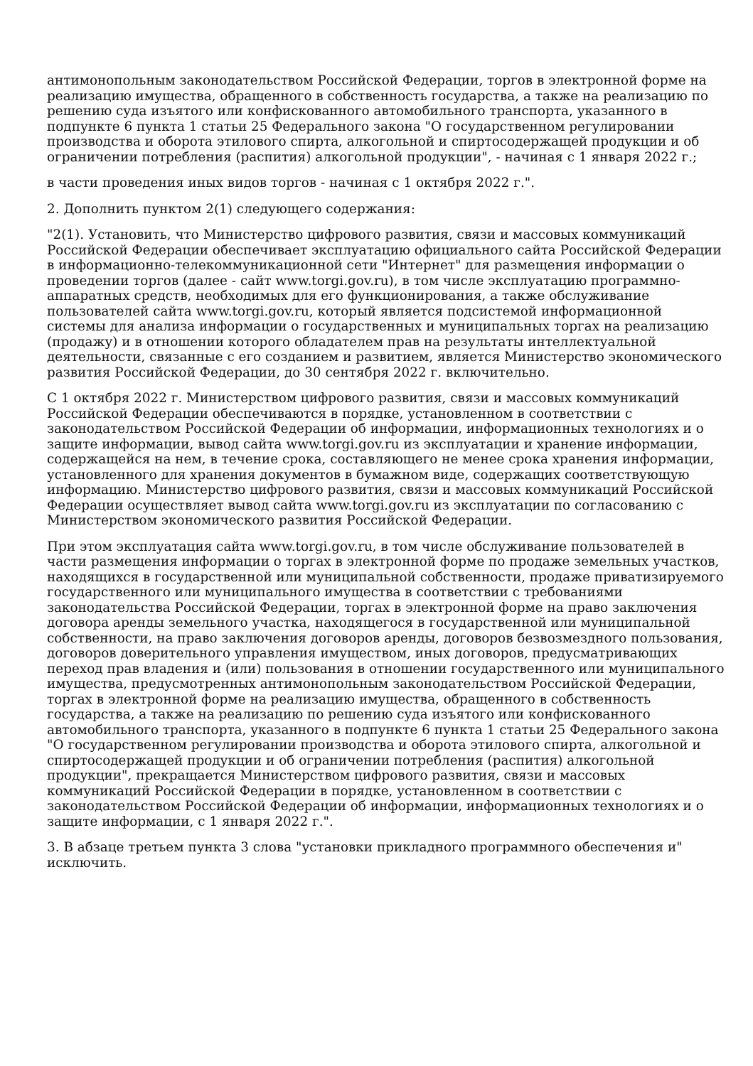антимонопольным законодательством Российской Федерации, торгов в электронной форме на реализацию имущества, обращенного в собственность государства, а также на реализацию по решению суда изъятого или конфискованного автомобильного транспорта, указанного в подпункте 6 пункта 1 статьи 25 Федерального закона "О государственном регулировании производства и оборота этилового спирта, алкогольной и спиртосодержащей продукции и об ограничении потребления (распития) алкогольной продукции", - начиная с 1 января 2022 г.;
в части проведения иных видов торгов - начиная с 1 октября 2022 г.".
2. Дополнить пунктом 2(1) следующего содержания:
"2(1). Установить, что Министерство цифрового развития, связи и массовых коммуникаций Российской Федерации обеспечивает эксплуатацию официального сайта Российской Федерации в информационно-телекоммуникационной сети "Интернет" для размещения информации о проведении торгов (далее - сайт www.torgi.gov.ru), в том числе эксплуатацию программно-аппаратных средств, необходимых для его функционирования, а также обслуживание пользователей сайта www.torgi.gov.ru, который является подсистемой информационной системы для анализа информации о государственных и муниципальных торгах на реализацию (продажу) и в отношении которого обладателем прав на результаты интеллектуальной деятельности, связанные с его созданием и развитием, является Министерство экономического развития Российской Федерации, до 30 сентября 2022 г. включительно.
С 1 октября 2022 г. Министерством цифрового развития, связи и массовых коммуникаций Российской Федерации обеспечиваются в порядке, установленном в соответствии с законодательством Российской Федерации об информации, информационных технологиях и о защите информации, вывод сайта www.torgi.gov.ru из эксплуатации и хранение информации, содержащейся на нем, в течение срока, составляющего не менее срока хранения информации, установленного для хранения документов в бумажном виде, содержащих соответствующую информацию. Министерство цифрового развития, связи и массовых коммуникаций Российской Федерации осуществляет вывод сайта www.torgi.gov.ru из эксплуатации по согласованию с Министерством экономического развития Российской Федерации.
При этом эксплуатация сайта www.torgi.gov.ru, в том числе обслуживание пользователей в части размещения информации о торгах в электронной форме по продаже земельных участков, находящихся в государственной или муниципальной собственности, продаже приватизируемого государственного или муниципального имущества в соответствии с требованиями законодательства Российской Федерации, торгах в электронной форме на право заключения договора аренды земельного участка, находящегося в государственной или муниципальной собственности, на право заключения договоров аренды, договоров безвозмездного пользования, договоров доверительного управления имуществом, иных договоров, предусматривающих переход прав владения и (или) пользования в отношении государственного или муниципального имущества, предусмотренных антимонопольным законодательством Российской Федерации, торгах в электронной форме на реализацию имущества, обращенного в собственность государства, а также на реализацию по решению суда изъятого или конфискованного автомобильного транспорта, указанного в подпункте 6 пункта 1 статьи 25 Федерального закона "О государственном регулировании производства и оборота этилового спирта, алкогольной и спиртосодержащей продукции и об ограничении потребления (распития) алкогольной продукции", прекращается Министерством цифрового развития, связи и массовых коммуникаций Российской Федерации в порядке, установленном в соответствии с законодательством Российской Федерации об информации, информационных технологиях и о защите информации, с 1 января 2022 г.".
3. В абзаце третьем пункта 3 слова "установки прикладного программного обеспечения и" исключить.